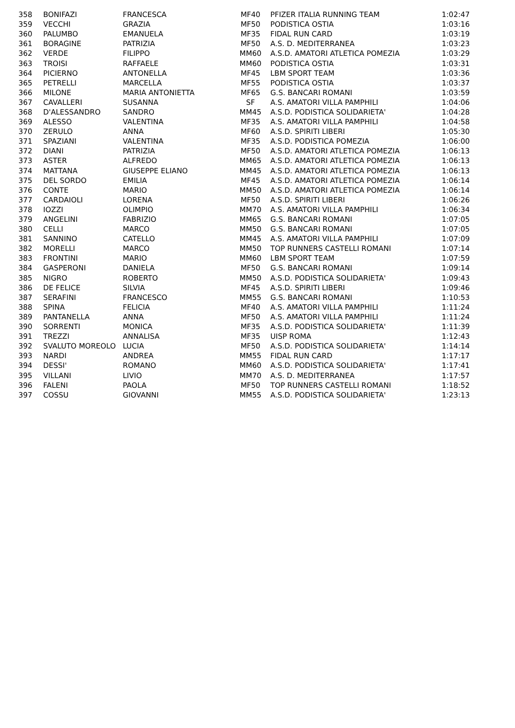| 358 | BONIFAZI | FRANCESCA | MF40 | PFIZER ITALIA RUNNING TEAM | 1:02:47 |
| 359 | VECCHI | GRAZIA | MF50 | PODISTICA OSTIA | 1:03:16 |
| 360 | PALUMBO | EMANUELA | MF35 | FIDAL RUN CARD | 1:03:19 |
| 361 | BORAGINE | PATRIZIA | MF50 | A.S. D. MEDITERRANEA | 1:03:23 |
| 362 | VERDE | FILIPPO | MM60 | A.S.D. AMATORI ATLETICA POMEZIA | 1:03:29 |
| 363 | TROISI | RAFFAELE | MM60 | PODISTICA OSTIA | 1:03:31 |
| 364 | PICIERNO | ANTONELLA | MF45 | LBM SPORT TEAM | 1:03:36 |
| 365 | PETRELLI | MARCELLA | MF55 | PODISTICA OSTIA | 1:03:37 |
| 366 | MILONE | MARIA ANTONIETTA | MF65 | G.S. BANCARI ROMANI | 1:03:59 |
| 367 | CAVALLERI | SUSANNA | SF | A.S. AMATORI VILLA PAMPHILI | 1:04:06 |
| 368 | D'ALESSANDRO | SANDRO | MM45 | A.S.D. PODISTICA SOLIDARIETA' | 1:04:28 |
| 369 | ALESSO | VALENTINA | MF35 | A.S. AMATORI VILLA PAMPHILI | 1:04:58 |
| 370 | ZERULO | ANNA | MF60 | A.S.D. SPIRITI LIBERI | 1:05:30 |
| 371 | SPAZIANI | VALENTINA | MF35 | A.S.D. PODISTICA POMEZIA | 1:06:00 |
| 372 | DIANI | PATRIZIA | MF50 | A.S.D. AMATORI ATLETICA POMEZIA | 1:06:13 |
| 373 | ASTER | ALFREDO | MM65 | A.S.D. AMATORI ATLETICA POMEZIA | 1:06:13 |
| 374 | MATTANA | GIUSEPPE ELIANO | MM45 | A.S.D. AMATORI ATLETICA POMEZIA | 1:06:13 |
| 375 | DEL SORDO | EMILIA | MF45 | A.S.D. AMATORI ATLETICA POMEZIA | 1:06:14 |
| 376 | CONTE | MARIO | MM50 | A.S.D. AMATORI ATLETICA POMEZIA | 1:06:14 |
| 377 | CARDAIOLI | LORENA | MF50 | A.S.D. SPIRITI LIBERI | 1:06:26 |
| 378 | IOZZI | OLIMPIO | MM70 | A.S. AMATORI VILLA PAMPHILI | 1:06:34 |
| 379 | ANGELINI | FABRIZIO | MM65 | G.S. BANCARI ROMANI | 1:07:05 |
| 380 | CELLI | MARCO | MM50 | G.S. BANCARI ROMANI | 1:07:05 |
| 381 | SANNINO | CATELLO | MM45 | A.S. AMATORI VILLA PAMPHILI | 1:07:09 |
| 382 | MORELLI | MARCO | MM50 | TOP RUNNERS CASTELLI ROMANI | 1:07:14 |
| 383 | FRONTINI | MARIO | MM60 | LBM SPORT TEAM | 1:07:59 |
| 384 | GASPERONI | DANIELA | MF50 | G.S. BANCARI ROMANI | 1:09:14 |
| 385 | NIGRO | ROBERTO | MM50 | A.S.D. PODISTICA SOLIDARIETA' | 1:09:43 |
| 386 | DE FELICE | SILVIA | MF45 | A.S.D. SPIRITI LIBERI | 1:09:46 |
| 387 | SERAFINI | FRANCESCO | MM55 | G.S. BANCARI ROMANI | 1:10:53 |
| 388 | SPINA | FELICIA | MF40 | A.S. AMATORI VILLA PAMPHILI | 1:11:24 |
| 389 | PANTANELLA | ANNA | MF50 | A.S. AMATORI VILLA PAMPHILI | 1:11:24 |
| 390 | SORRENTI | MONICA | MF35 | A.S.D. PODISTICA SOLIDARIETA' | 1:11:39 |
| 391 | TREZZI | ANNALISA | MF35 | UISP ROMA | 1:12:43 |
| 392 | SVALUTO MOREOLO | LUCIA | MF50 | A.S.D. PODISTICA SOLIDARIETA' | 1:14:14 |
| 393 | NARDI | ANDREA | MM55 | FIDAL RUN CARD | 1:17:17 |
| 394 | DESSI' | ROMANO | MM60 | A.S.D. PODISTICA SOLIDARIETA' | 1:17:41 |
| 395 | VILLANI | LIVIO | MM70 | A.S. D. MEDITERRANEA | 1:17:57 |
| 396 | FALENI | PAOLA | MF50 | TOP RUNNERS CASTELLI ROMANI | 1:18:52 |
| 397 | COSSU | GIOVANNI | MM55 | A.S.D. PODISTICA SOLIDARIETA' | 1:23:13 |